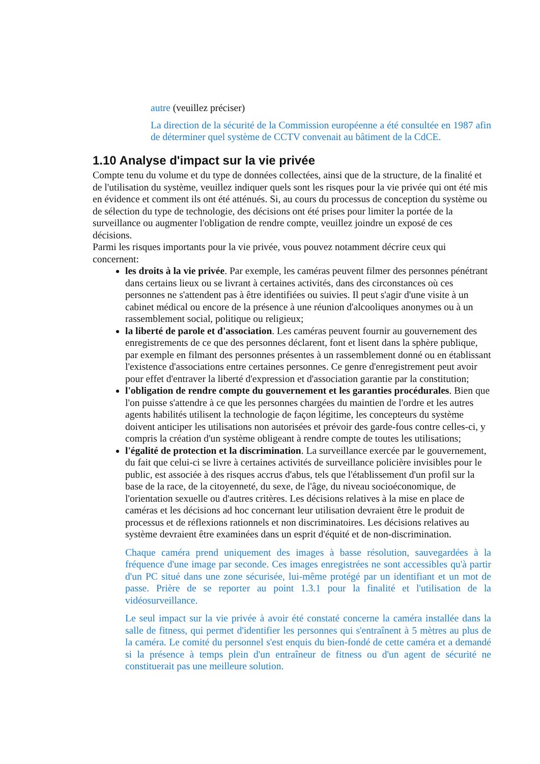autre (veuillez préciser)
La direction de la sécurité de la Commission européenne a été consultée en 1987 afin de déterminer quel système de CCTV convenait au bâtiment de la CdCE.
1.10 Analyse d'impact sur la vie privée
Compte tenu du volume et du type de données collectées, ainsi que de la structure, de la finalité et de l'utilisation du système, veuillez indiquer quels sont les risques pour la vie privée qui ont été mis en évidence et comment ils ont été atténués. Si, au cours du processus de conception du système ou de sélection du type de technologie, des décisions ont été prises pour limiter la portée de la surveillance ou augmenter l'obligation de rendre compte, veuillez joindre un exposé de ces décisions.
Parmi les risques importants pour la vie privée, vous pouvez notamment décrire ceux qui concernent:
les droits à la vie privée. Par exemple, les caméras peuvent filmer des personnes pénétrant dans certains lieux ou se livrant à certaines activités, dans des circonstances où ces personnes ne s'attendent pas à être identifiées ou suivies. Il peut s'agir d'une visite à un cabinet médical ou encore de la présence à une réunion d'alcooliques anonymes ou à un rassemblement social, politique ou religieux;
la liberté de parole et d'association. Les caméras peuvent fournir au gouvernement des enregistrements de ce que des personnes déclarent, font et lisent dans la sphère publique, par exemple en filmant des personnes présentes à un rassemblement donné ou en établissant l'existence d'associations entre certaines personnes. Ce genre d'enregistrement peut avoir pour effet d'entraver la liberté d'expression et d'association garantie par la constitution;
l'obligation de rendre compte du gouvernement et les garanties procédurales. Bien que l'on puisse s'attendre à ce que les personnes chargées du maintien de l'ordre et les autres agents habilités utilisent la technologie de façon légitime, les concepteurs du système doivent anticiper les utilisations non autorisées et prévoir des garde-fous contre celles-ci, y compris la création d'un système obligeant à rendre compte de toutes les utilisations;
l'égalité de protection et la discrimination. La surveillance exercée par le gouvernement, du fait que celui-ci se livre à certaines activités de surveillance policière invisibles pour le public, est associée à des risques accrus d'abus, tels que l'établissement d'un profil sur la base de la race, de la citoyenneté, du sexe, de l'âge, du niveau socioéconomique, de l'orientation sexuelle ou d'autres critères. Les décisions relatives à la mise en place de caméras et les décisions ad hoc concernant leur utilisation devraient être le produit de processus et de réflexions rationnels et non discriminatoires. Les décisions relatives au système devraient être examinées dans un esprit d'équité et de non-discrimination.
Chaque caméra prend uniquement des images à basse résolution, sauvegardées à la fréquence d'une image par seconde. Ces images enregistrées ne sont accessibles qu'à partir d'un PC situé dans une zone sécurisée, lui-même protégé par un identifiant et un mot de passe. Prière de se reporter au point 1.3.1 pour la finalité et l'utilisation de la vidéosurveillance.
Le seul impact sur la vie privée à avoir été constaté concerne la caméra installée dans la salle de fitness, qui permet d'identifier les personnes qui s'entraînent à 5 mètres au plus de la caméra. Le comité du personnel s'est enquis du bien-fondé de cette caméra et a demandé si la présence à temps plein d'un entraîneur de fitness ou d'un agent de sécurité ne constituerait pas une meilleure solution.